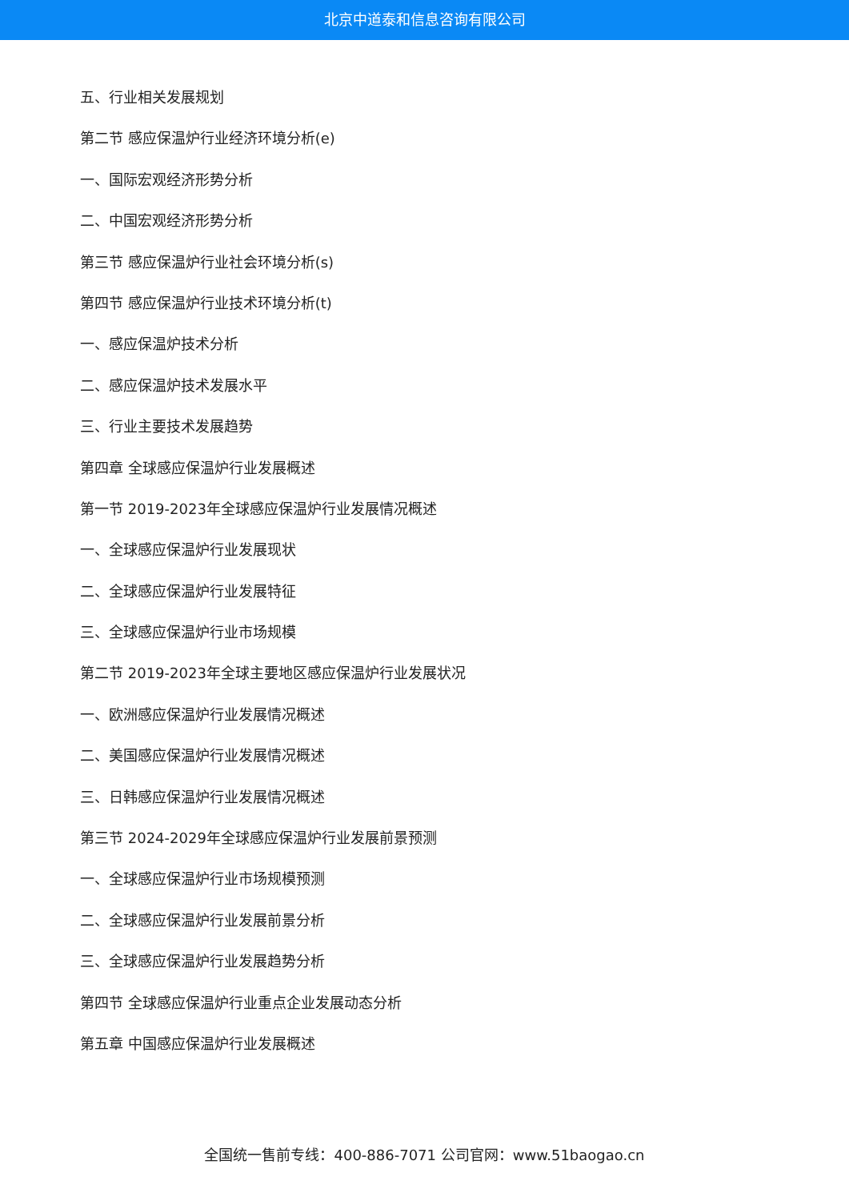北京中道泰和信息咨询有限公司
五、行业相关发展规划
第二节 感应保温炉行业经济环境分析(e)
一、国际宏观经济形势分析
二、中国宏观经济形势分析
第三节 感应保温炉行业社会环境分析(s)
第四节 感应保温炉行业技术环境分析(t)
一、感应保温炉技术分析
二、感应保温炉技术发展水平
三、行业主要技术发展趋势
第四章 全球感应保温炉行业发展概述
第一节 2019-2023年全球感应保温炉行业发展情况概述
一、全球感应保温炉行业发展现状
二、全球感应保温炉行业发展特征
三、全球感应保温炉行业市场规模
第二节 2019-2023年全球主要地区感应保温炉行业发展状况
一、欧洲感应保温炉行业发展情况概述
二、美国感应保温炉行业发展情况概述
三、日韩感应保温炉行业发展情况概述
第三节 2024-2029年全球感应保温炉行业发展前景预测
一、全球感应保温炉行业市场规模预测
二、全球感应保温炉行业发展前景分析
三、全球感应保温炉行业发展趋势分析
第四节 全球感应保温炉行业重点企业发展动态分析
第五章 中国感应保温炉行业发展概述
全国统一售前专线：400-886-7071 公司官网：www.51baogao.cn